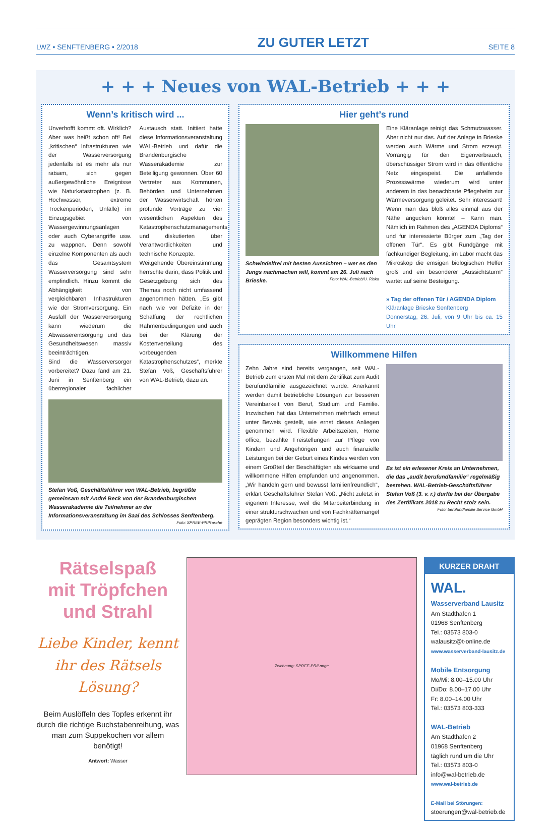LWZ • SENFTENBERG • 2/2018 ZU GUTER LETZT SEITE 8
+ + + Neues von WAL-Betrieb + + +
Wenn’s kritisch wird ...
Unverhofft kommt oft. Wirklich? Aber was heißt schon oft! Bei „kritischen“ Infrastrukturen wie der Wasserversorgung jedenfalls ist es mehr als nur ratsam, sich gegen außergewöhnliche Ereignisse wie Naturkatastrophen (z. B. Hochwasser, extreme Trockenperioden, Unfälle) im Einzugsgebiet von Wassergewinnungsanlagen oder auch Cyberangriffe usw. zu wappnen. Denn sowohl einzelne Komponenten als auch das Gesamtsystem Wasserversorgung sind sehr empfindlich. Hinzu kommt die Abhängigkeit von vergleichbaren Infrastrukturen wie der Stromversorgung. Ein Ausfall der Wasserversorgung kann wiederum die Abwasserentsorgung und das Gesundheitswesen massiv beeinträchtigen.
Sind die Wasserversorger vorbereitet? Dazu fand am 21. Juni in Senftenberg ein überregionaler fachlicher Austausch statt. Initiiert hatte diese Informationsveranstaltung WAL-Betrieb und dafür die Brandenburgische Wasserakademie zur Beteiligung gewonnen. Über 60 Vertreter aus Kommunen, Behörden und Unternehmen der Wasserwirtschaft hörten profunde Vorträge zu vier wesentlichen Aspekten des Katastrophenschutzmanagements und diskutierten über Verantwortlichkeiten und technische Konzepte.
Weitgehende Übereinstimmung herrschte darin, dass Politik und Gesetzgebung sich des Themas noch nicht umfassend angenommen hätten. „Es gibt nach wie vor Defizite in der Schaffung der rechtlichen Rahmenbedingungen und auch bei der Klärung der Kostenverteilung des vorbeugenden Katastrophenschutzes“, merkte Stefan Voß, Geschäftsführer von WAL-Betrieb, dazu an.
Stefan Voß, Geschäftsführer von WAL-Betrieb, begrüßte gemeinsam mit André Beck von der Brandenburgischen Wasserakademie die Teilnehmer an der Informationsveranstaltung im Saal des Schlosses Senftenberg. Foto: SPREE-PR/Rasche
Hier geht’s rund
Schwindelfrei mit besten Aussichten – wer es den Jungs nachmachen will, kommt am 26. Juli nach Brieske. Foto: WAL-Betrieb/U. Riska
Eine Kläranlage reinigt das Schmutzwasser. Aber nicht nur das. Auf der Anlage in Brieske werden auch Wärme und Strom erzeugt. Vorrangig für den Eigenverbrauch, überschüssiger Strom wird in das öffentliche Netz eingespeist. Die anfallende Prozesswärme wiederum wird unter anderem in das benachbarte Pflegeheim zur Wärmeversorgung geleitet. Sehr interessant! Wenn man das bloß alles einmal aus der Nähe angucken könnte! – Kann man. Nämlich im Rahmen des „AGENDA Diploms“ und für interessierte Bürger zum „Tag der offenen Tür“. Es gibt Rundgänge mit fachkundiger Begleitung, im Labor macht das Mikroskop die emsigen biologischen Helfer groß und ein besonderer „Aussichtsturm“ wartet auf seine Besteigung.
» Tag der offenen Tür / AGENDA Diplom
Kläranlage Brieske Senftenberg
Donnerstag, 26. Juli, von 9 Uhr bis ca. 15 Uhr
Willkommene Hilfen
Zehn Jahre sind bereits vergangen, seit WAL-Betrieb zum ersten Mal mit dem Zertifikat zum Audit berufundfamilie ausgezeichnet wurde. Anerkannt werden damit betriebliche Lösungen zur besseren Vereinbarkeit von Beruf, Studium und Familie. Inzwischen hat das Unternehmen mehrfach erneut unter Beweis gestellt, wie ernst dieses Anliegen genommen wird. Flexible Arbeitszeiten, Home office, bezahlte Freistellungen zur Pflege von Kindern und Angehörigen und auch finanzielle Leistungen bei der Geburt eines Kindes werden von einem Großteil der Beschäftigten als wirksame und willkommene Hilfen empfunden und angenommen. „Wir handeln gern und bewusst familienfreundlich“, erklärt Geschäftsführer Stefan Voß. „Nicht zuletzt in eigenem Interesse, weil die Mitarbeiterbindung in einer strukturschwachen und von Fachkräftemangel geprägten Region besonders wichtig ist.“
Es ist ein erlesener Kreis an Unternehmen, die das „audit berufundfamilie“ regelmäßig bestehen. WAL-Betrieb-Geschäftsführer Stefan Voß (3. v. r.) durfte bei der Übergabe des Zertifikats 2018 zu Recht stolz sein.
Foto: berufundfamilie Service GmbH
Rätselspaß
mit Tröpfchen
und Strahl
Liebe Kinder, kennt ihr des Rätsels Lösung?
Beim Auslöffeln des Topfes erkennt ihr durch die richtige Buchstabenreihung, was man zum Suppekochen vor allem benötigt!
Antwort: Wasser
Zeichnung: SPREE-PR/Lange
KURZER DRAHT
WAL.
Wasserverband Lausitz
Am Stadthafen 1
01968 Senftenberg
Tel.: 03573 803-0
walausitz@t-online.de
www.wasserverband-lausitz.de
Mobile Entsorgung
Mo/Mi: 8.00–15.00 Uhr
Di/Do: 8.00–17.00 Uhr
Fr: 8.00–14.00 Uhr
Tel.: 03573 803-333
WAL-Betrieb
Am Stadthafen 2
01968 Senftenberg
täglich rund um die Uhr
Tel.: 03573 803-0
info@wal-betrieb.de
www.wal-betrieb.de
E-Mail bei Störungen:
stoerungen@wal-betrieb.de